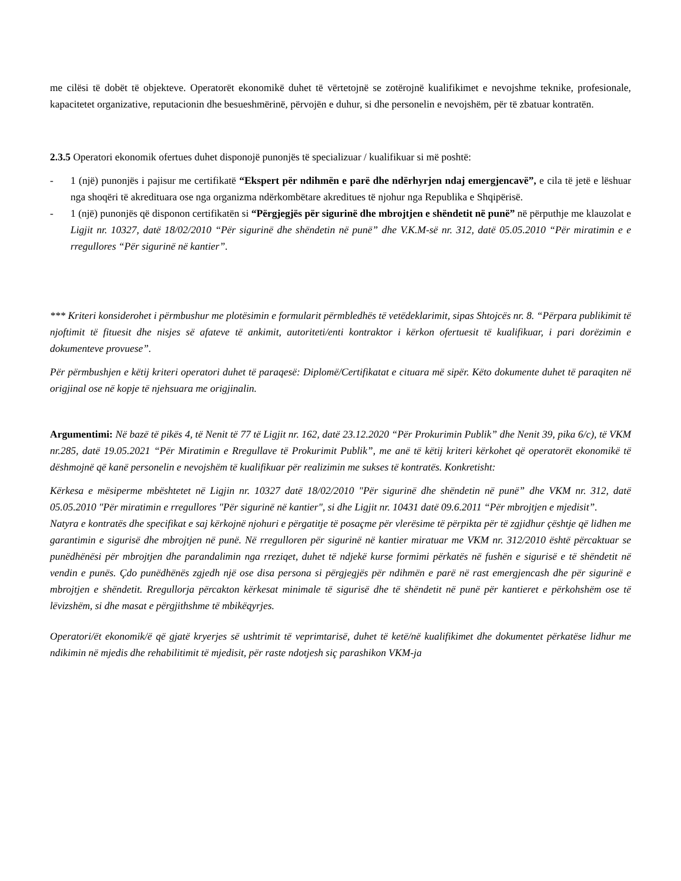me cilësi të dobët të objekteve. Operatorët ekonomikë duhet të vërtetojnë se zotërojnë kualifikimet e nevojshme teknike, profesionale, kapacitetet organizative, reputacionin dhe besueshmërinë, përvojën e duhur, si dhe personelin e nevojshëm, për të zbatuar kontratën.
2.3.5 Operatori ekonomik ofertues duhet disponojë punonjës të specializuar / kualifikuar si më poshtë:
- 1 (një) punonjës i pajisur me certifikatë “Ekspert për ndihmën e parë dhe ndërhyrjen ndaj emergjencavë”, e cila të jetë e lëshuar nga shoqëri të akredituara ose nga organizma ndërkombëtare akreditues të njohur nga Republika e Shqipërisë.
- 1 (një) punonjës që disponon certifikatën si “Përgjegjës për sigurinë dhe mbrojtjen e shëndetit në punë” në përputhje me klauzolat e Ligjit nr. 10327, datë 18/02/2010 “Për sigurinë dhe shëndetin në punë” dhe V.K.M-së nr. 312, datë 05.05.2010 “Për miratimin e e rregullores “Për sigurinë në kantier”.
*** Kriteri konsiderohet i përmbushur me plotësimin e formularit përmbledhës të vetëdeklarimit, sipas Shtojcës nr. 8. “Përpara publikimit të njoftimit të fituesit dhe nisjes së afateve të ankimit, autoriteti/enti kontraktor i kërkon ofertuesit të kualifikuar, i pari dorëzimin e dokumenteve provuese”.
Për përmbushjen e këtij kriteri operatori duhet të paraqesë: Diplomë/Certifikatat e cituara më sipër. Këto dokumente duhet të paraqiten në origjinal ose në kopje të njehsuara me origjinalin.
Argumentimi: Në bazë të pikës 4, të Nenit të 77 të Ligjit nr. 162, datë 23.12.2020 “Për Prokurimin Publik” dhe Nenit 39, pika 6/c), të VKM nr.285, datë 19.05.2021 “Për Miratimin e Rregullave të Prokurimit Publik”, me anë të këtij kriteri kërkohet që operatorët ekonomikë të dëshmojnë që kanë personelin e nevojshëm të kualifikuar për realizimin me sukses të kontratës. Konkretisht:
Kërkesa e mësiperme mbështetet në Ligjin nr. 10327 datë 18/02/2010 "Për sigurinë dhe shëndetin në punë” dhe VKM nr. 312, datë 05.05.2010 "Për miratimin e rregullores "Për sigurinë në kantier", si dhe Ligjit nr. 10431 datë 09.6.2011 “Për mbrojtjen e mjedisit”.
Natyra e kontratës dhe specifikat e saj kërkojnë njohuri e përgatitje të posaçme për vlerësime të përpikta për të zgjidhur çështje që lidhen me garantimin e sigurisë dhe mbrojtjen në punë. Në rregulloren për sigurinë në kantier miratuar me VKM nr. 312/2010 është përcaktuar se punëdhënësi për mbrojtjen dhe parandalimin nga rreziqet, duhet të ndjekë kurse formimi përkatës në fushën e sigurisë e të shëndetit në vendin e punës. Çdo punëdhënës zgjedh një ose disa persona si përgjegjës për ndihmën e parë në rast emergjencash dhe për sigurinë e mbrojtjen e shëndetit. Rregullorja përcakton kërkesat minimale të sigurisë dhe të shëndetit në punë për kantieret e përkohshëm ose të lëvizshëm, si dhe masat e përgjithshme të mbikëqyrjes.
Operatori/ët ekonomik/ë që gjatë kryerjes së ushtrimit të veprimtarisë, duhet të ketë/në kualifikimet dhe dokumentet përkatëse lidhur me ndikimin në mjedis dhe rehabilitimit të mjedisit, për raste ndotjesh siç parashikon VKM-ja